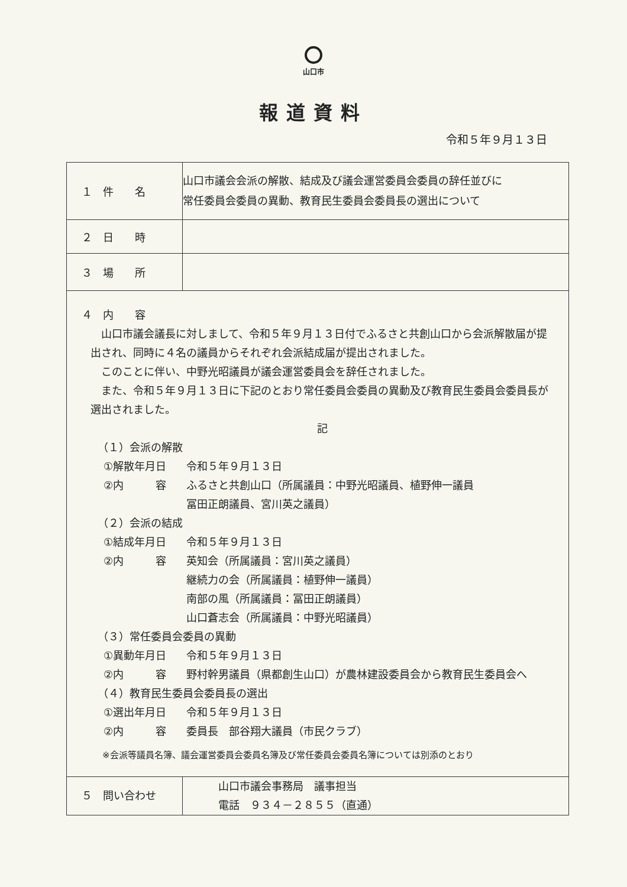山口市
報道資料
令和５年９月１３日
| １ 件 名 | 山口市議会会派の解散、結成及び議会運営委員会委員の辞任並びに 常任委員会委員の異動、教育民生委員会委員長の選出について |
| ２ 日 時 | |
| ３ 場 所 | |
| ４ 内 容 山口市議会議長に対しまして、令和５年９月１３日付でふるさと共創山口から会派解散届が提出され、同時に４名の議員からそれぞれ会派結成届が提出されました。 このことに伴い、中野光昭議員が議会運営委員会を辞任されました。 また、令和５年９月１３日に下記のとおり常任委員会委員の異動及び教育民生委員会委員長が選出されました。 記 （１）会派の解散 ①解散年月日 令和５年９月１３日 ②内 容 ふるさと共創山口（所属議員：中野光昭議員、植野伸一議員 冨田正朗議員、宮川英之議員） （２）会派の結成 ①結成年月日 令和５年９月１３日 ②内 容 英知会（所属議員：宮川英之議員） 継続力の会（所属議員：植野伸一議員） 南部の風（所属議員：冨田正朗議員） 山口蒼志会（所属議員：中野光昭議員） （３）常任委員会委員の異動 ①異動年月日 令和５年９月１３日 ②内 容 野村幹男議員（県都創生山口）が農林建設委員会から教育民生委員会へ （４）教育民生委員会委員長の選出 ①選出年月日 令和５年９月１３日 ②内 容 委員長 部谷翔大議員（市民クラブ） ※会派等議員名簿、議会運営委員会委員名簿及び常任委員会委員名簿については別添のとおり | |
| ５ 問い合わせ | 山口市議会事務局 議事担当 電話 ９３４－２８５５（直通） |